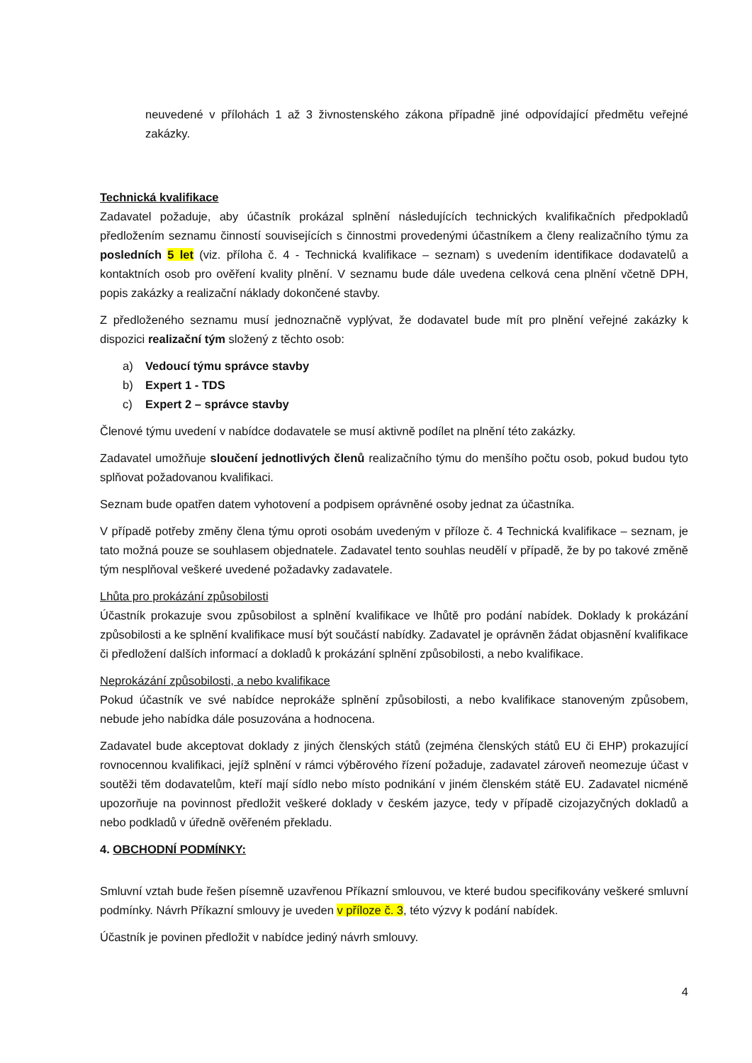neuvedené v přílohách 1 až 3 živnostenského zákona případně jiné odpovídající předmětu veřejné zakázky.
Technická kvalifikace
Zadavatel požaduje, aby účastník prokázal splnění následujících technických kvalifikačních předpokladů předložením seznamu činností souvisejících s činnostmi provedenými účastníkem a členy realizačního týmu za posledních 5 let (viz. příloha č. 4 - Technická kvalifikace – seznam) s uvedením identifikace dodavatelů a kontaktních osob pro ověření kvality plnění. V seznamu bude dále uvedena celková cena plnění včetně DPH, popis zakázky a realizační náklady dokončené stavby.
Z předloženého seznamu musí jednoznačně vyplývat, že dodavatel bude mít pro plnění veřejné zakázky k dispozici realizační tým složený z těchto osob:
a) Vedoucí týmu správce stavby
b) Expert 1 - TDS
c) Expert 2 – správce stavby
Členové týmu uvedení v nabídce dodavatele se musí aktivně podílet na plnění této zakázky.
Zadavatel umožňuje sloučení jednotlivých členů realizačního týmu do menšího počtu osob, pokud budou tyto splňovat požadovanou kvalifikaci.
Seznam bude opatřen datem vyhotovení a podpisem oprávněné osoby jednat za účastníka.
V případě potřeby změny člena týmu oproti osobám uvedeným v příloze č. 4 Technická kvalifikace – seznam, je tato možná pouze se souhlasem objednatele. Zadavatel tento souhlas neudělí v případě, že by po takové změně tým nesplňoval veškeré uvedené požadavky zadavatele.
Lhůta pro prokázání způsobilosti
Účastník prokazuje svou způsobilost a splnění kvalifikace ve lhůtě pro podání nabídek. Doklady k prokázání způsobilosti a ke splnění kvalifikace musí být součástí nabídky. Zadavatel je oprávněn žádat objasnění kvalifikace či předložení dalších informací a dokladů k prokázání splnění způsobilosti, a nebo kvalifikace.
Neprokázání způsobilosti, a nebo kvalifikace
Pokud účastník ve své nabídce neprokáže splnění způsobilosti, a nebo kvalifikace stanoveným způsobem, nebude jeho nabídka dále posuzována a hodnocena.
Zadavatel bude akceptovat doklady z jiných členských států (zejména členských států EU či EHP) prokazující rovnocennou kvalifikaci, jejíž splnění v rámci výběrového řízení požaduje, zadavatel zároveň neomezuje účast v soutěži těm dodavatelům, kteří mají sídlo nebo místo podnikání v jiném členském státě EU. Zadavatel nicméně upozorňuje na povinnost předložit veškeré doklady v českém jazyce, tedy v případě cizojazyčných dokladů a nebo podkladů v úředně ověřeném překladu.
4. OBCHODNÍ PODMÍNKY:
Smluvní vztah bude řešen písemně uzavřenou Příkazní smlouvou, ve které budou specifikovány veškeré smluvní podmínky. Návrh Příkazní smlouvy je uveden v příloze č. 3, této výzvy k podání nabídek.
Účastník je povinen předložit v nabídce jediný návrh smlouvy.
4